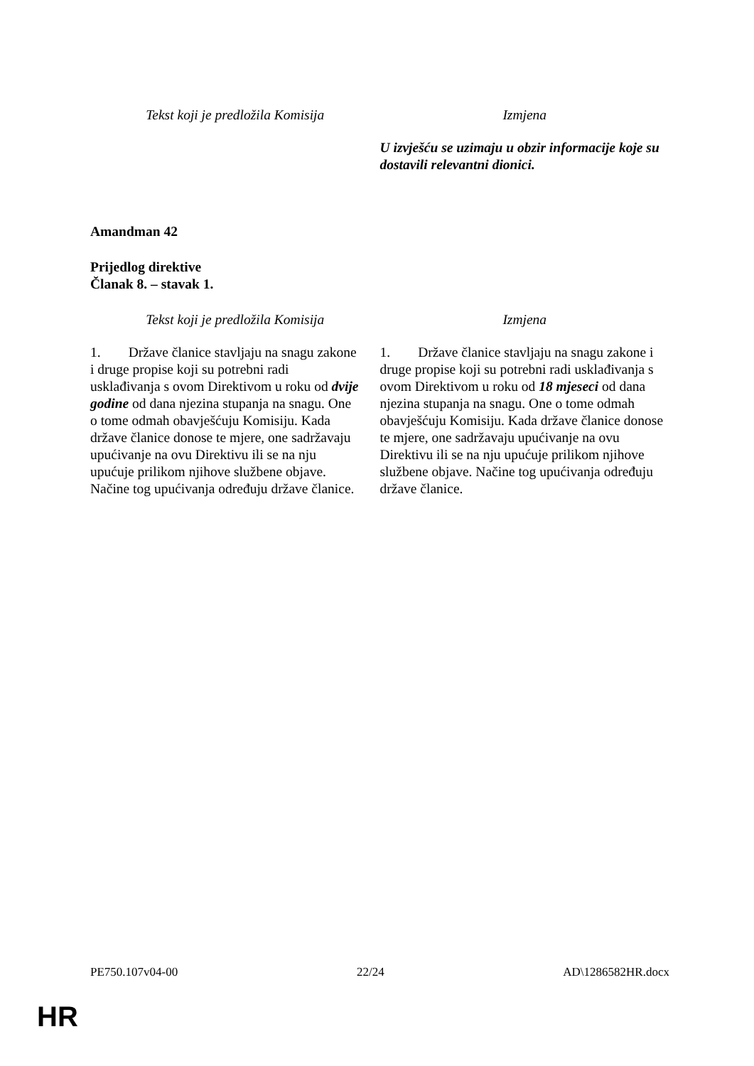| Tekst koji je predložila Komisija | Izmjena |
| --- | --- |
| | U izvješću se uzimaju u obzir informacije koje su dostavili relevantni dionici. |
Amandman 42
Prijedlog direktive
Članak 8. – stavak 1.
| Tekst koji je predložila Komisija | Izmjena |
| --- | --- |
| 1. Države članice stavljaju na snagu zakone i druge propise koji su potrebni radi usklađivanja s ovom Direktivom u roku od dvije godine od dana njezina stupanja na snagu. One o tome odmah obavješćuju Komisiju. Kada države članice donose te mjere, one sadržavaju upućivanje na ovu Direktivu ili se na nju upućuje prilikom njihove službene objave. Načine tog upućivanja određuju države članice. | 1. Države članice stavljaju na snagu zakone i druge propise koji su potrebni radi usklađivanja s ovom Direktivom u roku od 18 mjeseci od dana njezina stupanja na snagu. One o tome odmah obavješćuju Komisiju. Kada države članice donose te mjere, one sadržavaju upućivanje na ovu Direktivu ili se na nju upućuje prilikom njihove službene objave. Načine tog upućivanja određuju države članice. |
PE750.107v04-00 22/24 AD\1286582HR.docx
HR